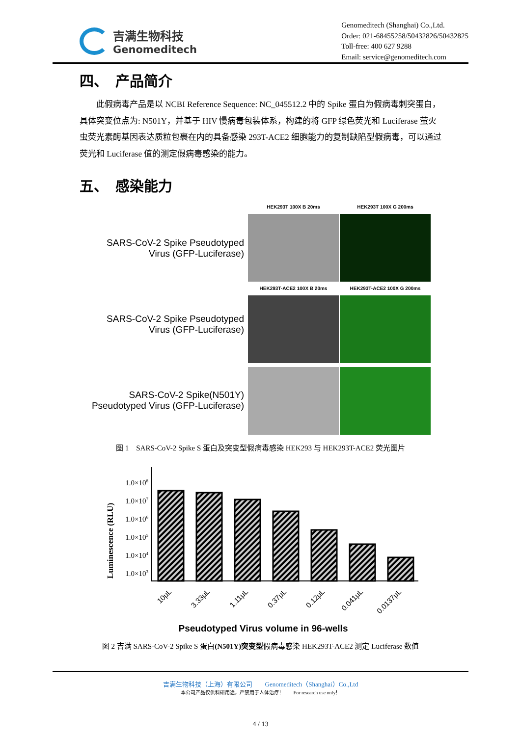吉满生物科技
Genomeditech
Genomeditech (Shanghai) Co.,Ltd.
Order: 021-68455258/50432826/50432825
Toll-free: 400 627 9288
Email: service@genomeditech.com
四、　产品简介
此假病毒产品是以 NCBI Reference Sequence: NC_045512.2 中的 Spike 蛋白为假病毒刺突蛋白，具体突变位点为: N501Y，并基于 HIV 慢病毒包装体系，构建的将 GFP 绿色荧光和 Luciferase 萤火虫荧光素酶基因表达质粒包裹在内的具备感染 293T-ACE2 细胞能力的复制缺陷型假病毒，可以通过荧光和 Luciferase 值的测定假病毒感染的能力。
五、　感染能力
SARS-CoV-2 Spike Pseudotyped
Virus (GFP-Luciferase)
SARS-CoV-2 Spike Pseudotyped
Virus (GFP-Luciferase)
SARS-CoV-2 Spike(N501Y)
Pseudotyped Virus (GFP-Luciferase)
HEK293T 100X B 20ms
HEK293T 100X G 200ms
HEK293T-ACE2 100X B 20ms
HEK293T-ACE2 100X G 200ms
图 1　SARS-CoV-2 Spike S 蛋白及突变型假病毒感染 HEK293 与 HEK293T-ACE2 荧光图片
Luminescence (RLU)
1.0×108
1.0×107
1.0×106
1.0×105
1.0×104
1.0×103
10μL
3.33μL
1.11μL
0.37μL
0.12μL
0.041μL
0.0137μL
Pseudotyped Virus volume in 96-wells
图 2 吉满 SARS-CoV-2 Spike S 蛋白(N501Y)突变型假病毒感染 HEK293T-ACE2 测定 Luciferase 数值
吉满生物科技（上海）有限公司　　Genomeditech（Shanghai）Co.,Ltd
本公司产品仅供科研用途，严禁用于人体治疗！　　For research use only！
4 / 13